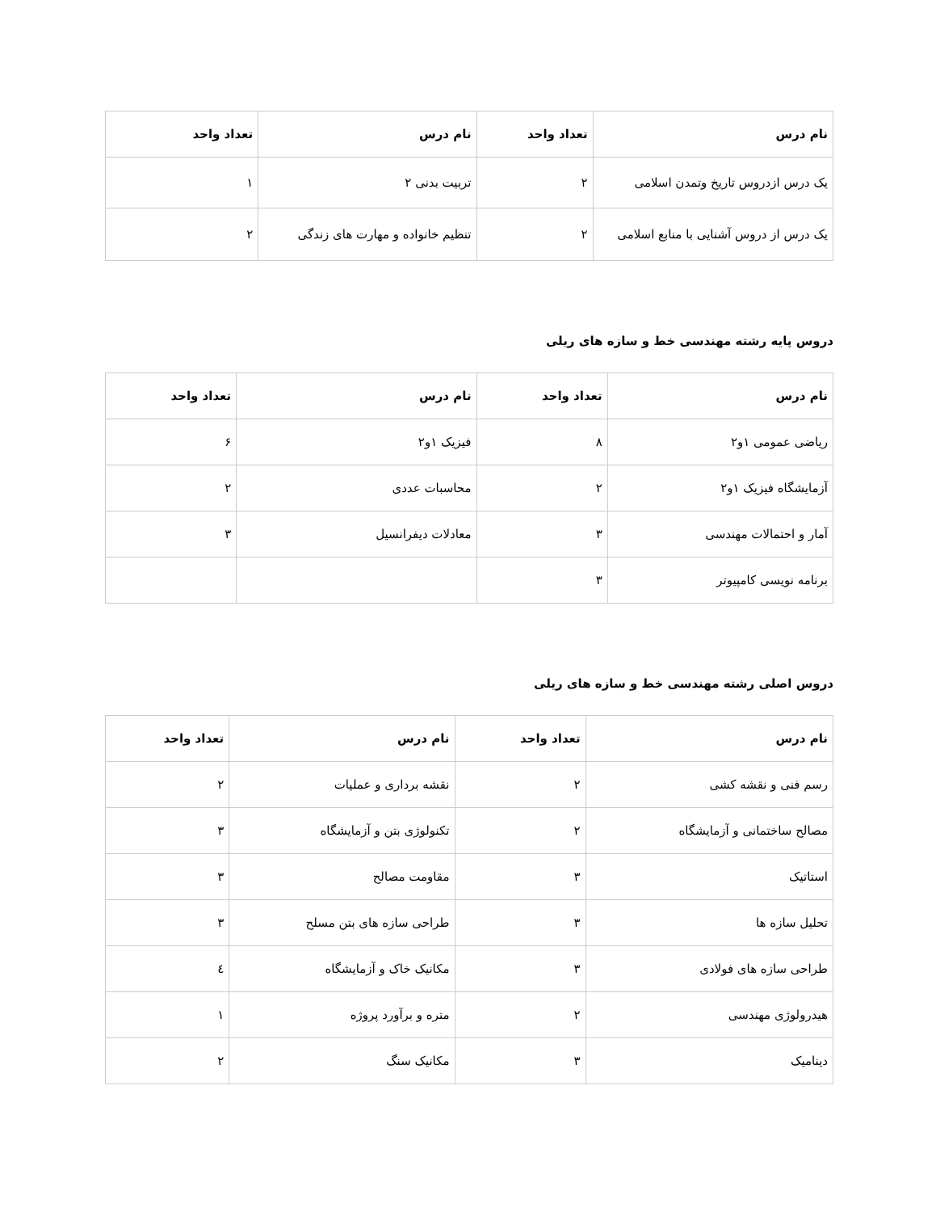| نام درس | تعداد واحد | نام درس | تعداد واحد |
| --- | --- | --- | --- |
| یک درس ازدروس تاریخ وتمدن اسلامی | ۲ | تربیت بدنی ۲ | ۱ |
| یک درس از دروس آشنایی با منابع اسلامی | ۲ | تنظیم خانواده و مهارت های زندگی | ۲ |
دروس پایه رشته مهندسی خط و سازه های ریلی
| نام درس | تعداد واحد | نام درس | تعداد واحد |
| --- | --- | --- | --- |
| ریاضی عمومی ۱و۲ | ۸ | فیزیک ۱و۲ | ۶ |
| آزمایشگاه فیزیک ۱و۲ | ۲ | محاسبات عددی | ۲ |
| آمار و احتمالات مهندسی | ۳ | معادلات دیفرانسیل | ۳ |
| برنامه نویسی کامپیوتر | ۳ | | |
دروس اصلی رشته مهندسی خط و سازه های ریلی
| نام درس | تعداد واحد | نام درس | تعداد واحد |
| --- | --- | --- | --- |
| رسم فنی و نقشه کشی | ۲ | نقشه برداری و عملیات | ۲ |
| مصالح ساختمانی و آزمایشگاه | ۲ | تکنولوژی بتن و آزمایشگاه | ۳ |
| استاتیک | ۳ | مقاومت مصالح | ۳ |
| تحلیل سازه ها | ۳ | طراحی سازه های بتن مسلح | ۳ |
| طراحی سازه های فولادی | ۳ | مکانیک خاک و آزمایشگاه | ٤ |
| هیدرولوژی مهندسی | ۲ | متره و برآورد پروژه | ۱ |
| دینامیک | ۳ | مکانیک سنگ | ۲ |